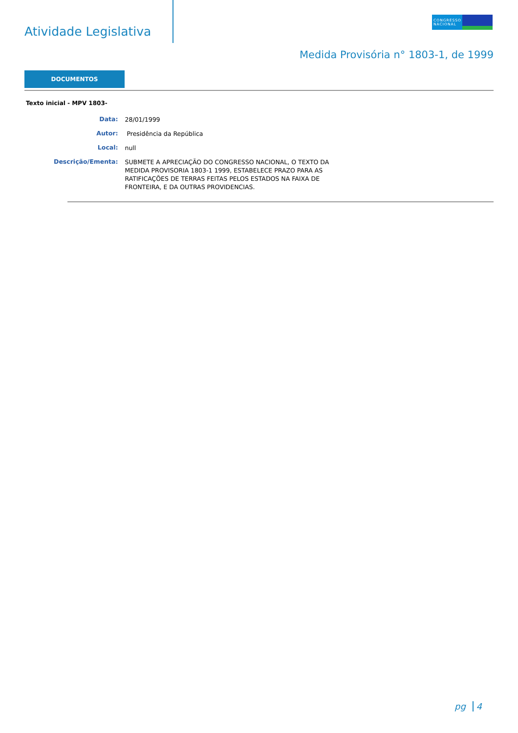Atividade Legislativa
CONGRESSO NACIONAL
Medida Provisória n° 1803-1, de 1999
DOCUMENTOS
Texto inicial - MPV 1803-
| Data: | 28/01/1999 |
| Autor: | Presidência da República |
| Local: | null |
| Descrição/Ementa: | SUBMETE A APRECIAÇÃO DO CONGRESSO NACIONAL, O TEXTO DA MEDIDA PROVISORIA 1803-1 1999, ESTABELECE PRAZO PARA AS RATIFICAÇÕES DE TERRAS FEITAS PELOS ESTADOS NA FAIXA DE FRONTEIRA, E DA OUTRAS PROVIDENCIAS. |
pg 4